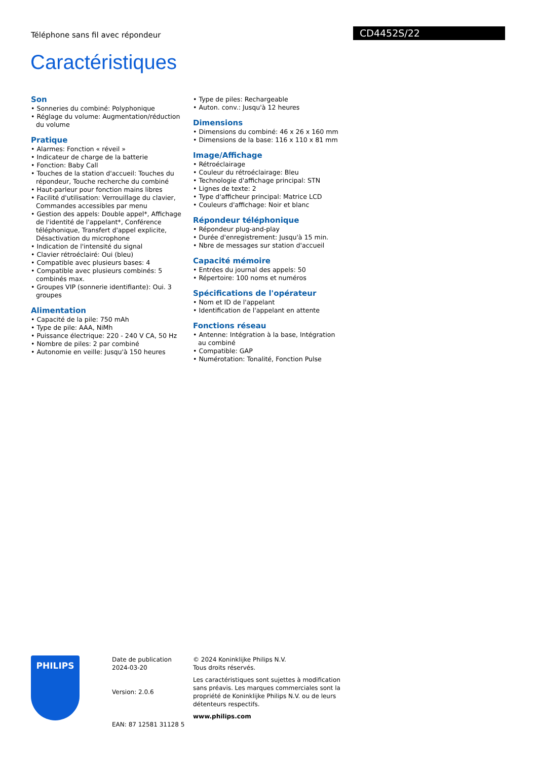Téléphone sans fil avec répondeur
CD4452S/22
Caractéristiques
Son
• Sonneries du combiné: Polyphonique
• Réglage du volume: Augmentation/réduction du volume
Pratique
• Alarmes: Fonction « réveil »
• Indicateur de charge de la batterie
• Fonction: Baby Call
• Touches de la station d'accueil: Touches du répondeur, Touche recherche du combiné
• Haut-parleur pour fonction mains libres
• Facilité d'utilisation: Verrouillage du clavier, Commandes accessibles par menu
• Gestion des appels: Double appel*, Affichage de l'identité de l'appelant*, Conférence téléphonique, Transfert d'appel explicite, Désactivation du microphone
• Indication de l'intensité du signal
• Clavier rétroéclairé: Oui (bleu)
• Compatible avec plusieurs bases: 4
• Compatible avec plusieurs combinés: 5 combinés max.
• Groupes VIP (sonnerie identifiante): Oui. 3 groupes
Alimentation
• Capacité de la pile: 750 mAh
• Type de pile: AAA, NiMh
• Puissance électrique: 220 - 240 V CA, 50 Hz
• Nombre de piles: 2 par combiné
• Autonomie en veille: Jusqu'à 150 heures
• Type de piles: Rechargeable
• Auton. conv.: Jusqu'à 12 heures
Dimensions
• Dimensions du combiné: 46 x 26 x 160 mm
• Dimensions de la base: 116 x 110 x 81 mm
Image/Affichage
• Rétroéclairage
• Couleur du rétroéclairage: Bleu
• Technologie d'affichage principal: STN
• Lignes de texte: 2
• Type d'afficheur principal: Matrice LCD
• Couleurs d'affichage: Noir et blanc
Répondeur téléphonique
• Répondeur plug-and-play
• Durée d'enregistrement: Jusqu'à 15 min.
• Nbre de messages sur station d'accueil
Capacité mémoire
• Entrées du journal des appels: 50
• Répertoire: 100 noms et numéros
Spécifications de l'opérateur
• Nom et ID de l'appelant
• Identification de l'appelant en attente
Fonctions réseau
• Antenne: Intégration à la base, Intégration au combiné
• Compatible: GAP
• Numérotation: Tonalité, Fonction Pulse
PHILIPS
Date de publication
2024-03-20
Version: 2.0.6
EAN: 87 12581 31128 5
© 2024 Koninklijke Philips N.V.
Tous droits réservés.
Les caractéristiques sont sujettes à modification sans préavis. Les marques commerciales sont la propriété de Koninklijke Philips N.V. ou de leurs détenteurs respectifs.
www.philips.com